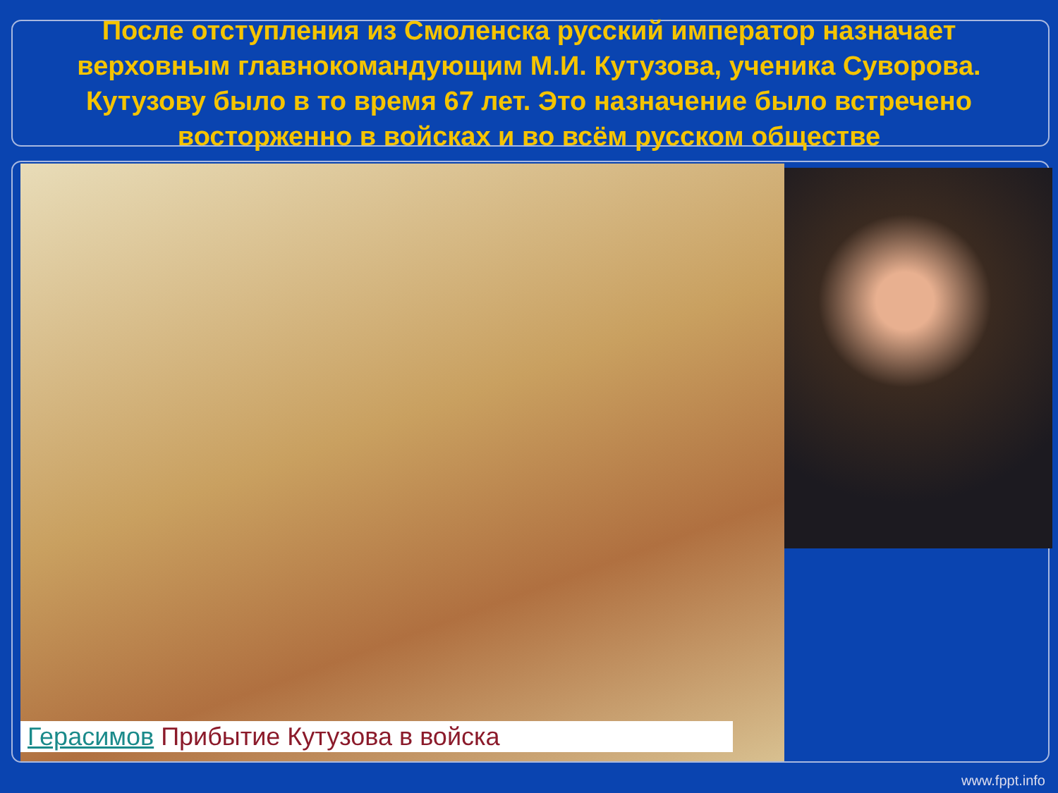После отступления из Смоленска русский император назначает верховным главнокомандующим М.И. Кутузова, ученика Суворова. Кутузову было в то время 67 лет. Это назначение было встречено восторженно в войсках и во всём русском обществе
Герасимов Прибытие Кутузова в войска
www.fppt.info